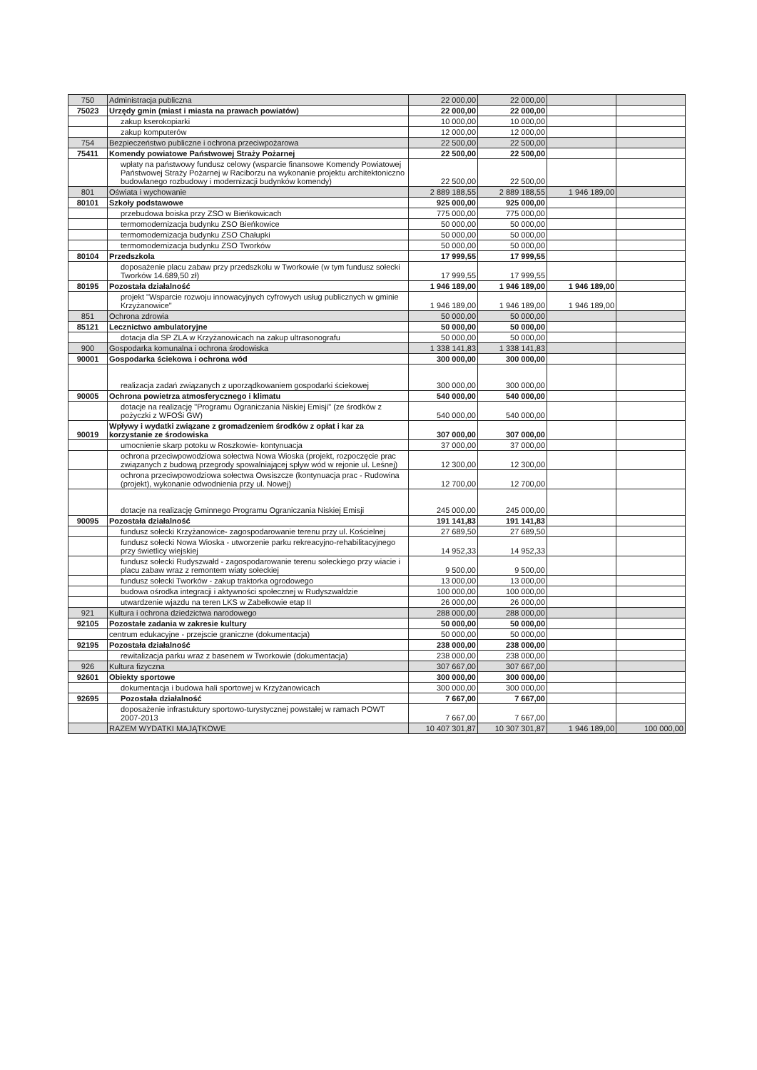| 750 | Administracja publiczna | 22 000,00 | 22 000,00 | | |
| 75023 | Urzędy gmin (miast i miasta na prawach powiatów) | 22 000,00 | 22 000,00 | | |
| | zakup kserokopiarki | 10 000,00 | 10 000,00 | | |
| | zakup komputerów | 12 000,00 | 12 000,00 | | |
| 754 | Bezpieczeństwo publiczne i ochrona przeciwpożarowa | 22 500,00 | 22 500,00 | | |
| 75411 | Komendy powiatowe Państwowej Straży Pożarnej | 22 500,00 | 22 500,00 | | |
| | wpłaty na państwowy fundusz celowy (wsparcie finansowe Komendy Powiatowej Państwowej Straży Pożarnej w Raciborzu na wykonanie projektu architektoniczno budowlanego rozbudowy i modernizacji budynków komendy) | 22 500,00 | 22 500,00 | | |
| 801 | Oświata i wychowanie | 2 889 188,55 | 2 889 188,55 | 1 946 189,00 | |
| 80101 | Szkoły podstawowe | 925 000,00 | 925 000,00 | | |
| | przebudowa boiska przy ZSO w Bieńkowicach | 775 000,00 | 775 000,00 | | |
| | termomodernizacja budynku ZSO Bieńkowice | 50 000,00 | 50 000,00 | | |
| | termomodernizacja budynku ZSO Chałupki | 50 000,00 | 50 000,00 | | |
| | termomodernizacja budynku ZSO Tworków | 50 000,00 | 50 000,00 | | |
| 80104 | Przedszkola | 17 999,55 | 17 999,55 | | |
| | doposażenie placu zabaw przy przedszkolu w Tworkowie (w tym fundusz sołecki Tworków 14.689,50 zł) | 17 999,55 | 17 999,55 | | |
| 80195 | Pozostała działalność | 1 946 189,00 | 1 946 189,00 | 1 946 189,00 | |
| | projekt "Wsparcie rozwoju innowacyjnych cyfrowych usług publicznych w gminie Krzyżanowice" | 1 946 189,00 | 1 946 189,00 | 1 946 189,00 | |
| 851 | Ochrona zdrowia | 50 000,00 | 50 000,00 | | |
| 85121 | Lecznictwo ambulatoryjne | 50 000,00 | 50 000,00 | | |
| | dotacja dla SP ZLA w Krzyżanowicach na zakup ultrasonografu | 50 000,00 | 50 000,00 | | |
| 900 | Gospodarka komunalna i ochrona środowiska | 1 338 141,83 | 1 338 141,83 | | |
| 90001 | Gospodarka ściekowa i ochrona wód | 300 000,00 | 300 000,00 | | |
| | realizacja zadań związanych z uporządkowaniem gospodarki ściekowej | 300 000,00 | 300 000,00 | | |
| 90005 | Ochrona powietrza atmosferycznego i klimatu | 540 000,00 | 540 000,00 | | |
| | dotacje na realizację "Programu Ograniczania Niskiej Emisji" (ze środków z pożyczki z WFOŚi GW) | 540 000,00 | 540 000,00 | | |
| 90019 | Wpływy i wydatki związane z gromadzeniem środków z opłat i kar za korzystanie ze środowiska | 307 000,00 | 307 000,00 | | |
| | umocnienie skarp potoku w Roszkowie- kontynuacja | 37 000,00 | 37 000,00 | | |
| | ochrona przeciwpowodziowa sołectwa Nowa Wioska (projekt, rozpoczęcie prac związanych z budową przegrody spowalniającej spływ wód w rejonie ul. Leśnej) | 12 300,00 | 12 300,00 | | |
| | ochrona przeciwpowodziowa sołectwa Owsiszcze (kontynuacja prac - Rudowina (projekt), wykonanie odwodnienia przy ul. Nowej) | 12 700,00 | 12 700,00 | | |
| | dotacje na realizację Gminnego Programu Ograniczania Niskiej Emisji | 245 000,00 | 245 000,00 | | |
| 90095 | Pozostała działalność | 191 141,83 | 191 141,83 | | |
| | fundusz sołecki Krzyżanowice- zagospodarowanie terenu przy ul. Kościelnej | 27 689,50 | 27 689,50 | | |
| | fundusz sołecki Nowa Wioska - utworzenie parku rekreacyjno-rehabilitacyjnego przy świetlicy wiejskiej | 14 952,33 | 14 952,33 | | |
| | fundusz sołecki Rudyszwałd - zagospodarowanie terenu sołeckiego przy wiacie i placu zabaw wraz z remontem wiaty sołeckiej | 9 500,00 | 9 500,00 | | |
| | fundusz sołecki Tworków - zakup traktorka ogrodowego | 13 000,00 | 13 000,00 | | |
| | budowa ośrodka integracji i aktywności społecznej w Rudyszwałdzie | 100 000,00 | 100 000,00 | | |
| | utwardzenie wjazdu na teren LKS w Zabełkowie etap II | 26 000,00 | 26 000,00 | | |
| 921 | Kultura i ochrona dziedzictwa narodowego | 288 000,00 | 288 000,00 | | |
| 92105 | Pozostałe zadania w zakresie kultury | 50 000,00 | 50 000,00 | | |
| | centrum edukacyjne - przejscie graniczne (dokumentacja) | 50 000,00 | 50 000,00 | | |
| 92195 | Pozostała działalność | 238 000,00 | 238 000,00 | | |
| | rewitalizacja parku wraz z basenem w Tworkowie (dokumentacja) | 238 000,00 | 238 000,00 | | |
| 926 | Kultura fizyczna | 307 667,00 | 307 667,00 | | |
| 92601 | Obiekty sportowe | 300 000,00 | 300 000,00 | | |
| | dokumentacja i budowa hali sportowej w Krzyżanowicach | 300 000,00 | 300 000,00 | | |
| 92695 | Pozostała działalność | 7 667,00 | 7 667,00 | | |
| | doposażenie infrastuktury sportowo-turystycznej powstałej w ramach POWT 2007-2013 | 7 667,00 | 7 667,00 | | |
| | RAZEM WYDATKI MAJĄTKOWE | 10 407 301,87 | 10 307 301,87 | 1 946 189,00 | 100 000,00 |